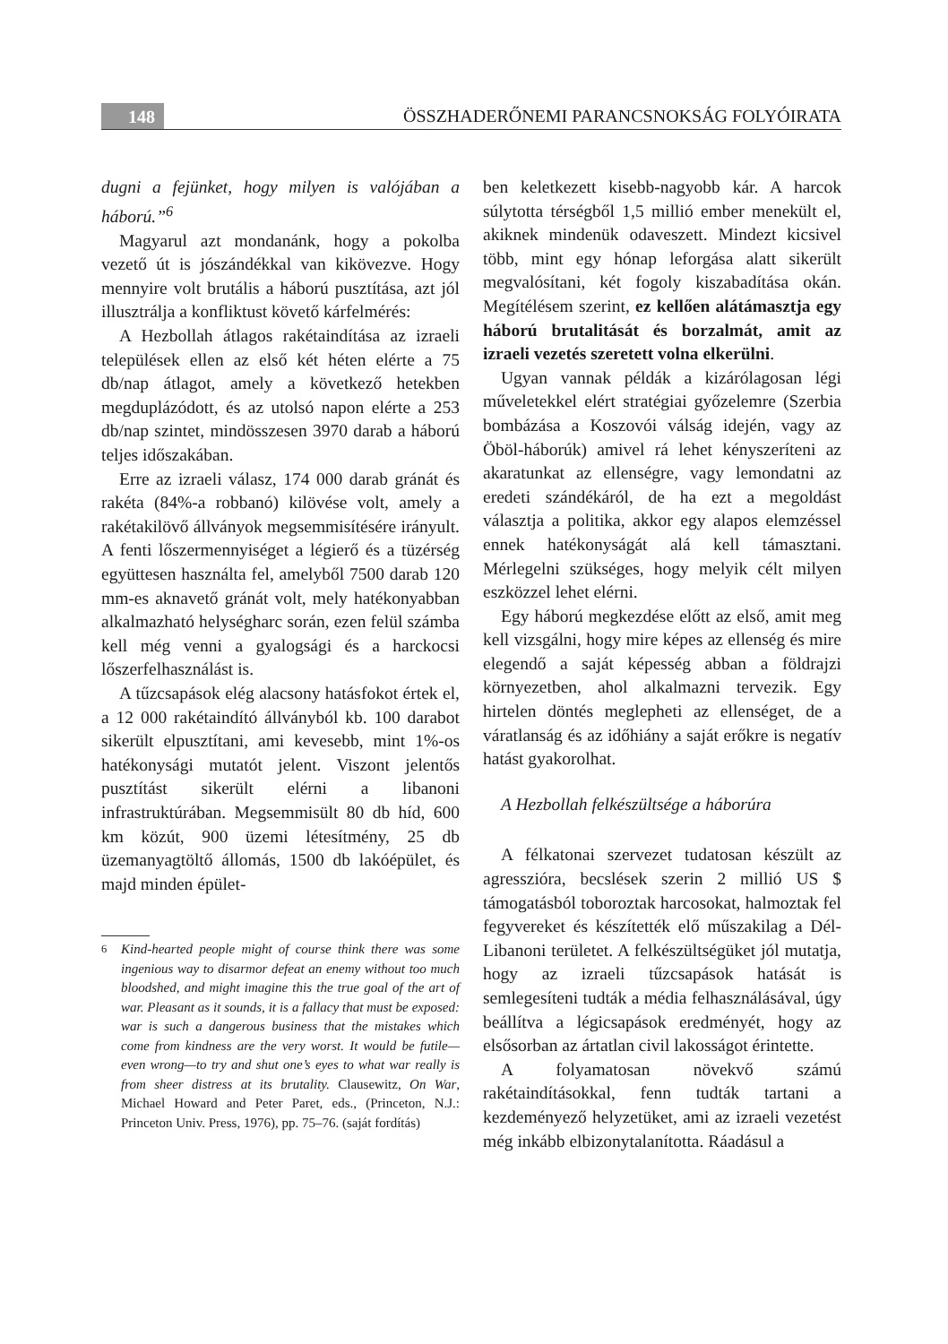148 ÖSSZHADERŐNEMI PARANCSNOKSÁG FOLYÓIRATA
dugni a fejünket, hogy milyen is valójában a háború.”<sup>6</sup>
Magyarul azt mondanánk, hogy a pokolba vezető út is jószándékkal van kikövezve. Hogy mennyire volt brutális a háború pusztítása, azt jól illusztrálja a konfliktust követő kárfelmérés:
A Hezbollah átlagos rakétaindítása az izraeli települések ellen az első két héten elérte a 75 db/nap átlagot, amely a következő hetekben megduplázódott, és az utolsó napon elérte a 253 db/nap szintet, mindösszesen 3970 darab a háború teljes időszakában.
Erre az izraeli válasz, 174 000 darab gránát és rakéta (84%-a robbanó) kilövése volt, amely a rakétakilövő állványok megsemmisítésére irányult. A fenti lőszermennyiséget a légierő és a tüzérség együttesen használta fel, amelyből 7500 darab 120 mm-es aknavető gránát volt, mely hatékonyabban alkalmazható helységharc során, ezen felül számba kell még venni a gyalogsági és a harckocsi lőszerfelhasználást is.
A tűzcsapások elég alacsony hatásfokot értek el, a 12 000 rakétaindító állványból kb. 100 darabot sikerült elpusztítani, ami kevesebb, mint 1%-os hatékonysági mutatót jelent. Viszont jelentős pusztítást sikerült elérni a libanoni infrastruktúrában. Megsemmisült 80 db híd, 600 km közút, 900 üzemi létesítmény, 25 db üzemanyagtöltő állomás, 1500 db lakóépület, és majd minden épület-
<sup>6</sup> Kind-hearted people might of course think there was some ingenious way to disarmor defeat an enemy without too much bloodshed, and might imagine this the true goal of the art of war. Pleasant as it sounds, it is a fallacy that must be exposed: war is such a dangerous business that the mistakes which come from kindness are the very worst. It would be futile—even wrong—to try and shut one’s eyes to what war really is from sheer distress at its brutality. Clausewitz, On War, Michael Howard and Peter Paret, eds., (Princeton, N.J.: Princeton Univ. Press, 1976), pp. 75–76. (saját fordítás)
ben keletkezett kisebb-nagyobb kár. A harcok súlytotta térségből 1,5 millió ember menekült el, akiknek mindenük odaveszett. Mindezt kicsivel több, mint egy hónap leforgása alatt sikerült megvalósítani, két fogoly kiszabadítása okán. Megítélésem szerint, ez kellően alátámasztja egy háború brutalitását és borzalmát, amit az izraeli vezetés szeretett volna elkerülni.
Ugyan vannak példák a kizárólagosan légi műveletekkel elért stratégiai győzelemre (Szerbia bombázása a Koszovói válság idején, vagy az Öböl-háborúk) amivel rá lehet kényszeríteni az akaratunkat az ellenségre, vagy lemondatni az eredeti szándékáról, de ha ezt a megoldást választja a politika, akkor egy alapos elemzéssel ennek hatékonyságát alá kell támasztani. Mérlegelni szükséges, hogy melyik célt milyen eszközzel lehet elérni.
Egy háború megkezdése előtt az első, amit meg kell vizsgálni, hogy mire képes az ellenség és mire elegendő a saját képesség abban a földrajzi környezetben, ahol alkalmazni tervezik. Egy hirtelen döntés meglepheti az ellenséget, de a váratlanság és az időhiány a saját erőkre is negatív hatást gyakorolhat.
A Hezbollah felkészültsége a háborúra
A félkatonai szervezet tudatosan készült az agresszióra, becslések szerin 2 millió US $ támogatásból toboroztak harcosokat, halmoztak fel fegyvereket és készítették elő műszakilag a Dél-Libanoni területet. A felkészültségüket jól mutatja, hogy az izraeli tűzcsapások hatását is semlegesíteni tudták a média felhasználásával, úgy beállítva a légicsapások eredményét, hogy az elsősorban az ártatlan civil lakosságot érintette.
A folyamatosan növekvő számú rakétaindításokkal, fenn tudták tartani a kezdeményező helyzetüket, ami az izraeli vezetést még inkább elbizonytalanította. Ráadásul a